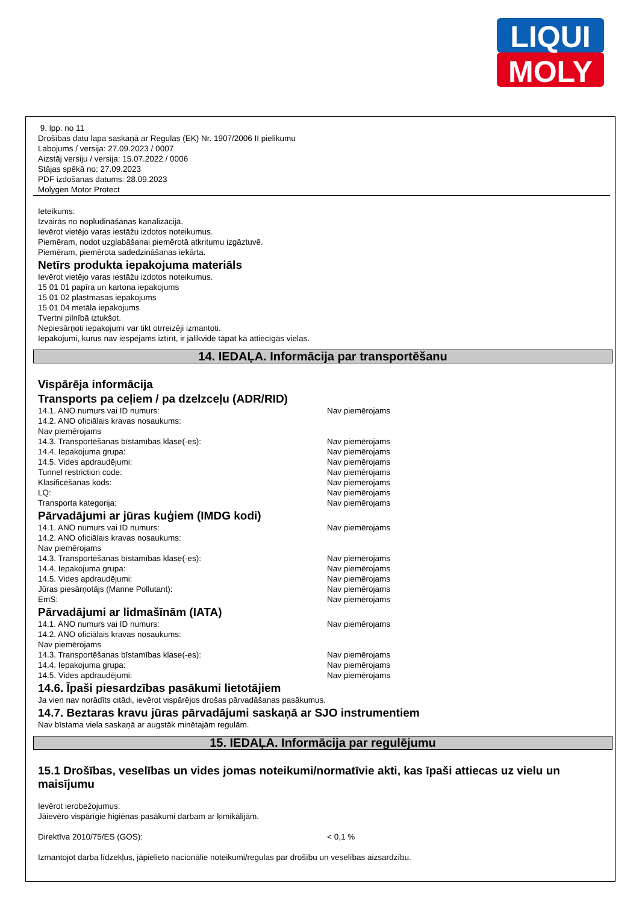LIQUI
MOLY
9. lpp. no 11
Drošības datu lapa saskaņā ar Regulas (EK) Nr. 1907/2006 II pielikumu
Labojums / versija: 27.09.2023 / 0007
Aizstāj versiju / versija: 15.07.2022 / 0006
Stājas spēkā no: 27.09.2023
PDF izdošanas datums: 28.09.2023
Molygen Motor Protect
Ieteikums:
Izvairās no nopludināšanas kanalizācijā.
Ievērot vietējo varas iestāžu izdotos noteikumus.
Piemēram, nodot uzglabāšanai piemērotā atkritumu izgāztuvē.
Piemēram, piemērota sadedzināšanas iekārta.
Netīrs produkta iepakojuma materiāls
Ievērot vietējo varas iestāžu izdotos noteikumus.
15 01 01 papīra un kartona iepakojums
15 01 02 plastmasas iepakojums
15 01 04 metāla iepakojums
Tvertni pilnībā iztukšot.
Nepiesārņoti iepakojumi var tikt otrreizēji izmantoti.
Iepakojumi, kurus nav iespējams iztīrīt, ir jālikvidē tāpat kā attiecīgās vielas.
14. IEDAĻA. Informācija par transportēšanu
Vispārēja informācija
Transports pa ceļiem / pa dzelzceļu (ADR/RID)
| 14.1. ANO numurs vai ID numurs: | Nav piemērojams |
| 14.2. ANO oficiālais kravas nosaukums: | |
| Nav piemērojams | |
| 14.3. Transportēšanas bīstamības klase(-es): | Nav piemērojams |
| 14.4. Iepakojuma grupa: | Nav piemērojams |
| 14.5. Vides apdraudējumi: | Nav piemērojams |
| Tunnel restriction code: | Nav piemērojams |
| Klasificēšanas kods: | Nav piemērojams |
| LQ: | Nav piemērojams |
| Transporta kategorija: | Nav piemērojams |
Pārvadājumi ar jūras kuģiem (IMDG kodi)
| 14.1. ANO numurs vai ID numurs: | Nav piemērojams |
| 14.2. ANO oficiālais kravas nosaukums: | |
| Nav piemērojams | |
| 14.3. Transportēšanas bīstamības klase(-es): | Nav piemērojams |
| 14.4. Iepakojuma grupa: | Nav piemērojams |
| 14.5. Vides apdraudējumi: | Nav piemērojams |
| Jūras piesārņotājs (Marine Pollutant): | Nav piemērojams |
| EmS: | Nav piemērojams |
Pārvadājumi ar lidmašīnām (IATA)
| 14.1. ANO numurs vai ID numurs: | Nav piemērojams |
| 14.2. ANO oficiālais kravas nosaukums: | |
| Nav piemērojams | |
| 14.3. Transportēšanas bīstamības klase(-es): | Nav piemērojams |
| 14.4. Iepakojuma grupa: | Nav piemērojams |
| 14.5. Vides apdraudējumi: | Nav piemērojams |
14.6. Īpaši piesardzības pasākumi lietotājiem
Ja vien nav norādīts citādi, ievērot vispārējos drošas pārvadāšanas pasākumus.
14.7. Beztaras kravu jūras pārvadājumi saskaņā ar SJO instrumentiem
Nav bīstama viela saskaņā ar augstāk minētajām regulām.
15. IEDAĻA. Informācija par regulējumu
15.1 Drošības, veselības un vides jomas noteikumi/normatīvie akti, kas īpaši attiecas uz vielu un maisījumu
Ievērot ierobežojumus:
Jāievēro vispārīgie higiēnas pasākumi darbam ar ķimikālijām.
| Direktīva 2010/75/ES (GOS): | < 0,1 % |
Izmantojot darba līdzekļus, jāpielieto nacionālie noteikumi/regulas par drošību un veselības aizsardzību.